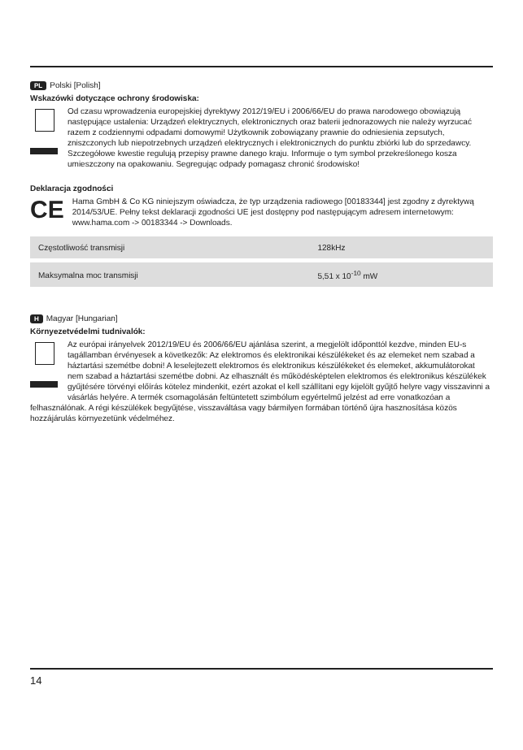PL Polski [Polish]
Wskazówki dotyczące ochrony środowiska:
Od czasu wprowadzenia europejskiej dyrektywy 2012/19/EU i 2006/66/EU do prawa narodowego obowiązują następujące ustalenia: Urządzeń elektrycznych, elektronicznych oraz baterii jednorazowych nie należy wyrzucać razem z codziennymi odpadami domowymi! Użytkownik zobowiązany prawnie do odniesienia zepsutych, zniszczonych lub niepotrzebnych urządzeń elektrycznych i elektronicznych do punktu zbiórki lub do sprzedawcy. Szczegółowe kwestie regulują przepisy prawne danego kraju. Informuje o tym symbol przekreślonego kosza umieszczony na opakowaniu. Segregując odpady pomagasz chronić środowisko!
Deklaracja zgodności
CE
Hama GmbH & Co KG niniejszym oświadcza, że typ urządzenia radiowego [00183344] jest zgodny z dyrektywą 2014/53/UE. Pełny tekst deklaracji zgodności UE jest dostępny pod następującym adresem internetowym:
www.hama.com -> 00183344 -> Downloads.
| Częstotliwość transmisji | 128kHz |
| Maksymalna moc transmisji | 5,51 x 10<sup>-10</sup> mW |
H Magyar [Hungarian]
Környezetvédelmi tudnivalók:
Az európai irányelvek 2012/19/EU és 2006/66/EU ajánlása szerint, a megjelölt időponttól kezdve, minden EU-s tagállamban érvényesek a következők: Az elektromos és elektronikai készülékeket és az elemeket nem szabad a háztartási szemétbe dobni! A leselejtezett elektromos és elektronikus készülékeket és elemeket, akkumulátorokat nem szabad a háztartási szemétbe dobni. Az elhasznált és működésképtelen elektromos és elektronikus készülékek gyűjtésére törvényi előírás kötelez mindenkit, ezért azokat el kell szállítani egy kijelölt gyűjtő helyre vagy visszavinni a vásárlás helyére. A termék csomagolásán feltüntetett szimbólum egyértelmű jelzést ad erre vonatkozóan a felhasználónak. A régi készülékek begyűjtése, visszaváltása vagy bármilyen formában történő újra hasznosítása közös hozzájárulás környezetünk védelméhez.
14